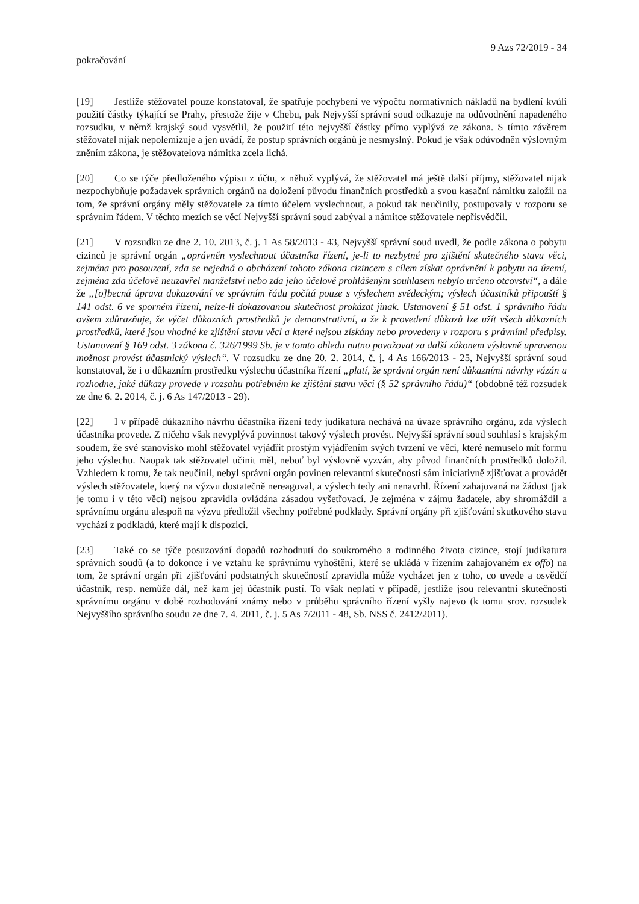9 Azs 72/2019 - 34
pokračování
[19] Jestliže stěžovatel pouze konstatoval, že spatřuje pochybení ve výpočtu normativních nákladů na bydlení kvůli použití částky týkající se Prahy, přestože žije v Chebu, pak Nejvyšší správní soud odkazuje na odůvodnění napadeného rozsudku, v němž krajský soud vysvětlil, že použití této nejvyšší částky přímo vyplývá ze zákona. S tímto závěrem stěžovatel nijak nepolemizuje a jen uvádí, že postup správních orgánů je nesmyslný. Pokud je však odůvodněn výslovným zněním zákona, je stěžovatelova námitka zcela lichá.
[20] Co se týče předloženého výpisu z účtu, z něhož vyplývá, že stěžovatel má ještě další příjmy, stěžovatel nijak nezpochybňuje požadavek správních orgánů na doložení původu finančních prostředků a svou kasační námitku založil na tom, že správní orgány měly stěžovatele za tímto účelem vyslechnout, a pokud tak neučinily, postupovaly v rozporu se správním řádem. V těchto mezích se věcí Nejvyšší správní soud zabýval a námitce stěžovatele nepřisvědčil.
[21] V rozsudku ze dne 2. 10. 2013, č. j. 1 As 58/2013 - 43, Nejvyšší správní soud uvedl, že podle zákona o pobytu cizinců je správní orgán „oprávněn vyslechnout účastníka řízení, je-li to nezbytné pro zjištění skutečného stavu věci, zejména pro posouzení, zda se nejedná o obcházení tohoto zákona cizincem s cílem získat oprávnění k pobytu na území, zejména zda účelově neuzavřel manželství nebo zda jeho účelově prohlášeným souhlasem nebylo určeno otcovství“, a dále že „[o]becná úprava dokazování ve správním řádu počítá pouze s výslechem svědeckým; výslech účastníků připouští § 141 odst. 6 ve sporném řízení, nelze-li dokazovanou skutečnost prokázat jinak. Ustanovení § 51 odst. 1 správního řádu ovšem zdůrazňuje, že výčet důkazních prostředků je demonstrativní, a že k provedení důkazů lze užít všech důkazních prostředků, které jsou vhodné ke zjištění stavu věci a které nejsou získány nebo provedeny v rozporu s právními předpisy. Ustanovení § 169 odst. 3 zákona č. 326/1999 Sb. je v tomto ohledu nutno považovat za další zákonem výslovně upravenou možnost provést účastnický výslech“. V rozsudku ze dne 20. 2. 2014, č. j. 4 As 166/2013 - 25, Nejvyšší správní soud konstatoval, že i o důkazním prostředku výslechu účastníka řízení „platí, že správní orgán není důkazními návrhy vázán a rozhodne, jaké důkazy provede v rozsahu potřebném ke zjištění stavu věci (§ 52 správního řádu)“ (obdobně též rozsudek ze dne 6. 2. 2014, č. j. 6 As 147/2013 - 29).
[22] I v případě důkazního návrhu účastníka řízení tedy judikatura nechává na úvaze správního orgánu, zda výslech účastníka provede. Z ničeho však nevyplývá povinnost takový výslech provést. Nejvyšší správní soud souhlasí s krajským soudem, že své stanovisko mohl stěžovatel vyjádřit prostým vyjádřením svých tvrzení ve věci, které nemuselo mít formu jeho výslechu. Naopak tak stěžovatel učinit měl, neboť byl výslovně vyzván, aby původ finančních prostředků doložil. Vzhledem k tomu, že tak neučinil, nebyl správní orgán povinen relevantní skutečnosti sám iniciativně zjišťovat a provádět výslech stěžovatele, který na výzvu dostatečně nereagoval, a výslech tedy ani nenavrhl. Řízení zahajovaná na žádost (jak je tomu i v této věci) nejsou zpravidla ovládána zásadou vyšetřovací. Je zejména v zájmu žadatele, aby shromáždil a správnímu orgánu alespoň na výzvu předložil všechny potřebné podklady. Správní orgány při zjišťování skutkového stavu vychází z podkladů, které mají k dispozici.
[23] Také co se týče posuzování dopadů rozhodnutí do soukromého a rodinného života cizince, stojí judikatura správních soudů (a to dokonce i ve vztahu ke správnímu vyhoštění, které se ukládá v řízením zahajovaném ex offo) na tom, že správní orgán při zjišťování podstatných skutečností zpravidla může vycházet jen z toho, co uvede a osvědčí účastník, resp. nemůže dál, než kam jej účastník pustí. To však neplatí v případě, jestliže jsou relevantní skutečnosti správnímu orgánu v době rozhodování známy nebo v průběhu správního řízení vyšly najevo (k tomu srov. rozsudek Nejvyššího správního soudu ze dne 7. 4. 2011, č. j. 5 As 7/2011 - 48, Sb. NSS č. 2412/2011).